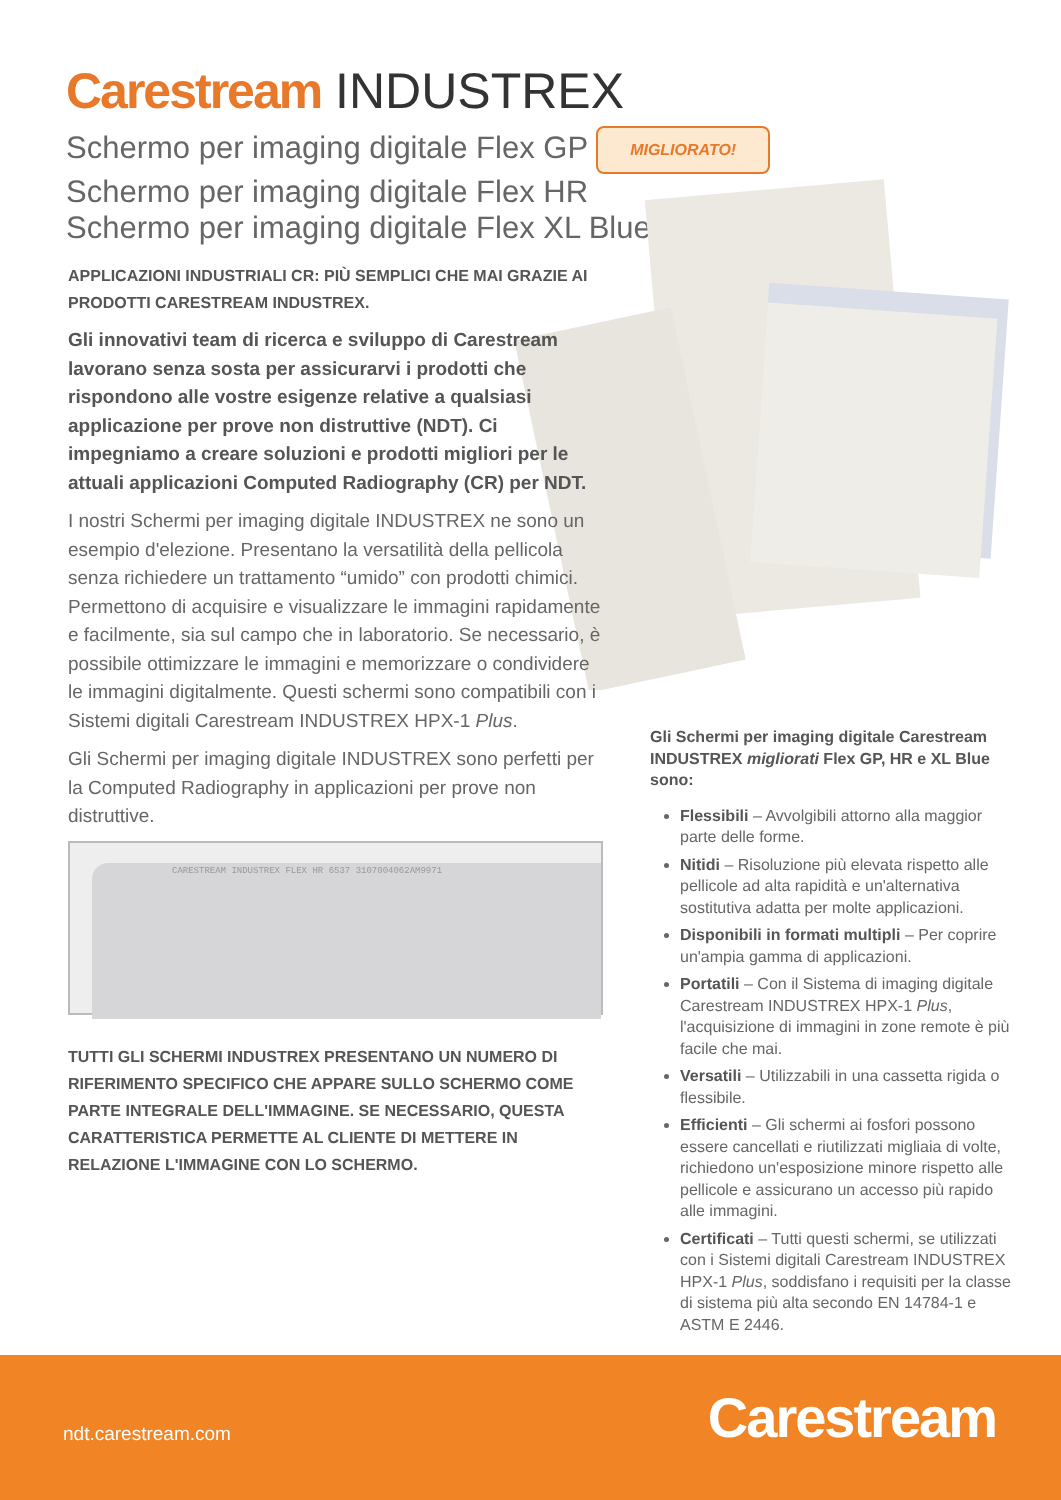Carestream INDUSTREX
Schermo per imaging digitale Flex GP MIGLIORATO!
Schermo per imaging digitale Flex HR
Schermo per imaging digitale Flex XL Blue
APPLICAZIONI INDUSTRIALI CR: PIÙ SEMPLICI CHE MAI GRAZIE AI PRODOTTI CARESTREAM INDUSTREX.
Gli innovativi team di ricerca e sviluppo di Carestream lavorano senza sosta per assicurarvi i prodotti che rispondono alle vostre esigenze relative a qualsiasi applicazione per prove non distruttive (NDT). Ci impegniamo a creare soluzioni e prodotti migliori per le attuali applicazioni Computed Radiography (CR) per NDT.
I nostri Schermi per imaging digitale INDUSTREX ne sono un esempio d'elezione. Presentano la versatilità della pellicola senza richiedere un trattamento “umido” con prodotti chimici. Permettono di acquisire e visualizzare le immagini rapidamente e facilmente, sia sul campo che in laboratorio. Se necessario, è possibile ottimizzare le immagini e memorizzare o condividere le immagini digitalmente. Questi schermi sono compatibili con i Sistemi digitali Carestream INDUSTREX HPX-1 Plus.
Gli Schermi per imaging digitale INDUSTREX sono perfetti per la Computed Radiography in applicazioni per prove non distruttive.
CARESTREAM INDUSTREX FLEX HR 6537 3107004062AM9971
TUTTI GLI SCHERMI INDUSTREX PRESENTANO UN NUMERO DI RIFERIMENTO SPECIFICO CHE APPARE SULLO SCHERMO COME PARTE INTEGRALE DELL'IMMAGINE. SE NECESSARIO, QUESTA CARATTERISTICA PERMETTE AL CLIENTE DI METTERE IN RELAZIONE L'IMMAGINE CON LO SCHERMO.
Gli Schermi per imaging digitale Carestream INDUSTREX migliorati Flex GP, HR e XL Blue sono:
Flessibili – Avvolgibili attorno alla maggior parte delle forme.
Nitidi – Risoluzione più elevata rispetto alle pellicole ad alta rapidità e un'alternativa sostitutiva adatta per molte applicazioni.
Disponibili in formati multipli – Per coprire un'ampia gamma di applicazioni.
Portatili – Con il Sistema di imaging digitale Carestream INDUSTREX HPX-1 Plus, l'acquisizione di immagini in zone remote è più facile che mai.
Versatili – Utilizzabili in una cassetta rigida o flessibile.
Efficienti – Gli schermi ai fosfori possono essere cancellati e riutilizzati migliaia di volte, richiedono un'esposizione minore rispetto alle pellicole e assicurano un accesso più rapido alle immagini.
Certificati – Tutti questi schermi, se utilizzati con i Sistemi digitali Carestream INDUSTREX HPX-1 Plus, soddisfano i requisiti per la classe di sistema più alta secondo EN 14784-1 e ASTM E 2446.
ndt.carestream.com Carestream